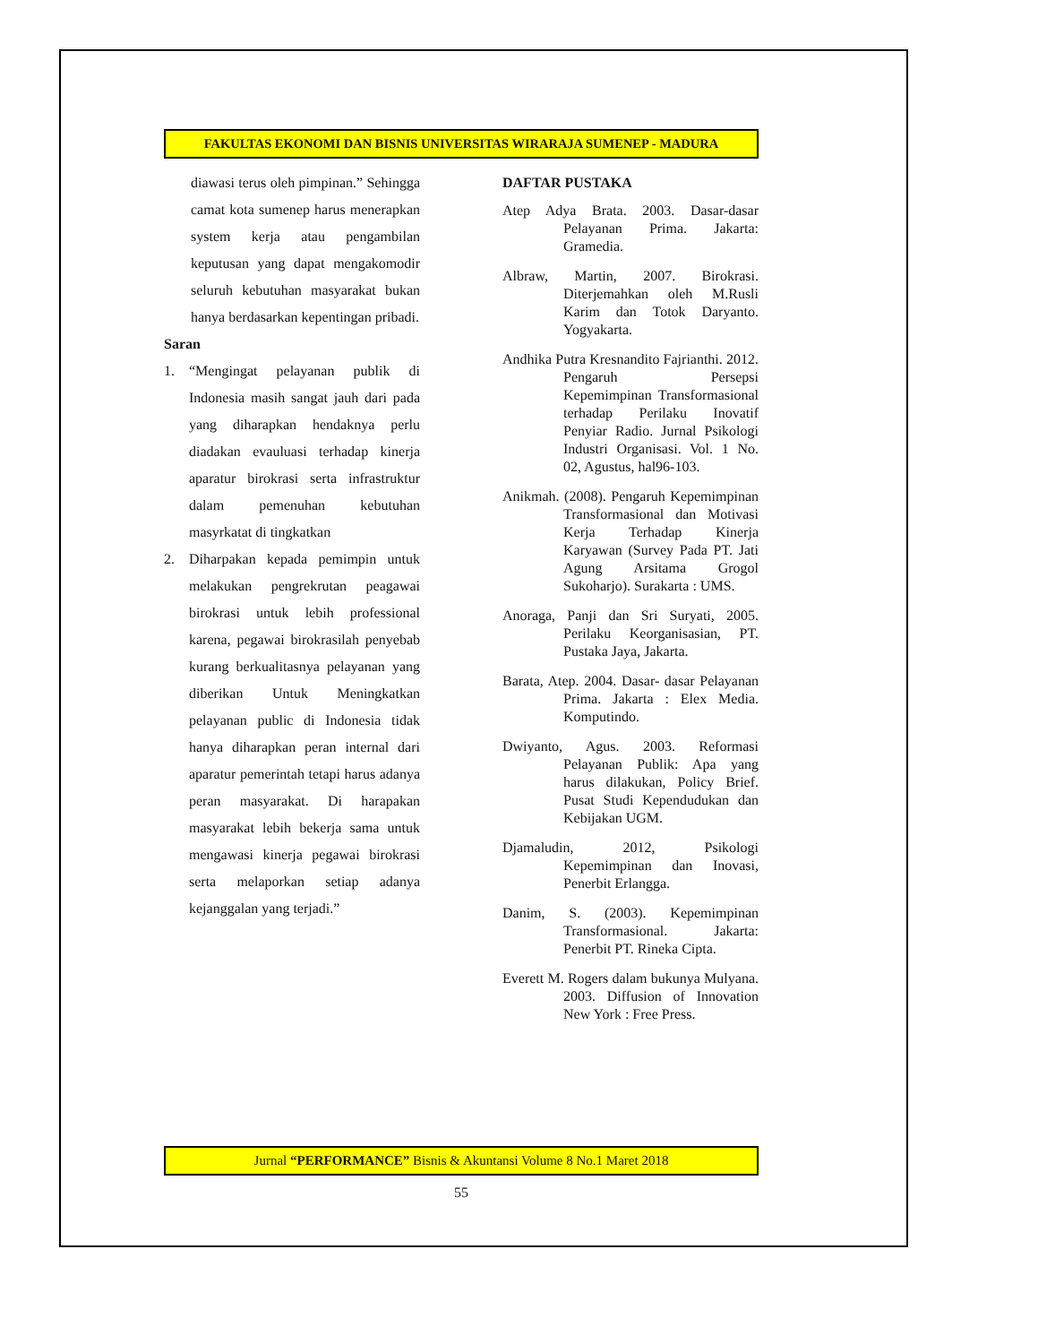FAKULTAS EKONOMI DAN BISNIS UNIVERSITAS WIRARAJA SUMENEP - MADURA
diawasi terus oleh pimpinan.” Sehingga camat kota sumenep harus menerapkan system kerja atau pengambilan keputusan yang dapat mengakomodir seluruh kebutuhan masyarakat bukan hanya berdasarkan kepentingan pribadi.
Saran
1. “Mengingat pelayanan publik di Indonesia masih sangat jauh dari pada yang diharapkan hendaknya perlu diadakan evauluasi terhadap kinerja aparatur birokrasi serta infrastruktur dalam pemenuhan kebutuhan masyrkatat di tingkatkan
2. Diharpakan kepada pemimpin untuk melakukan pengrekrutan peagawai birokrasi untuk lebih professional karena, pegawai birokrasilah penyebab kurang berkualitasnya pelayanan yang diberikan Untuk Meningkatkan pelayanan public di Indonesia tidak hanya diharapkan peran internal dari aparatur pemerintah tetapi harus adanya peran masyarakat. Di harapakan masyarakat lebih bekerja sama untuk mengawasi kinerja pegawai birokrasi serta melaporkan setiap adanya kejanggalan yang terjadi.”
DAFTAR PUSTAKA
Atep Adya Brata. 2003. Dasar-dasar Pelayanan Prima. Jakarta: Gramedia.
Albraw, Martin, 2007. Birokrasi. Diterjemahkan oleh M.Rusli Karim dan Totok Daryanto. Yogyakarta.
Andhika Putra Kresnandito Fajrianthi. 2012. Pengaruh Persepsi Kepemimpinan Transformasional terhadap Perilaku Inovatif Penyiar Radio. Jurnal Psikologi Industri Organisasi. Vol. 1 No. 02, Agustus, hal96-103.
Anikmah. (2008). Pengaruh Kepemimpinan Transformasional dan Motivasi Kerja Terhadap Kinerja Karyawan (Survey Pada PT. Jati Agung Arsitama Grogol Sukoharjo). Surakarta : UMS.
Anoraga, Panji dan Sri Suryati, 2005. Perilaku Keorganisasian, PT. Pustaka Jaya, Jakarta.
Barata, Atep. 2004. Dasar- dasar Pelayanan Prima. Jakarta : Elex Media. Komputindo.
Dwiyanto, Agus. 2003. Reformasi Pelayanan Publik: Apa yang harus dilakukan, Policy Brief. Pusat Studi Kependudukan dan Kebijakan UGM.
Djamaludin, 2012, Psikologi Kepemimpinan dan Inovasi, Penerbit Erlangga.
Danim, S. (2003). Kepemimpinan Transformasional. Jakarta: Penerbit PT. Rineka Cipta.
Everett M. Rogers dalam bukunya Mulyana. 2003. Diffusion of Innovation New York : Free Press.
Jurnal “PERFORMANCE” Bisnis & Akuntansi Volume 8 No.1 Maret 2018
55